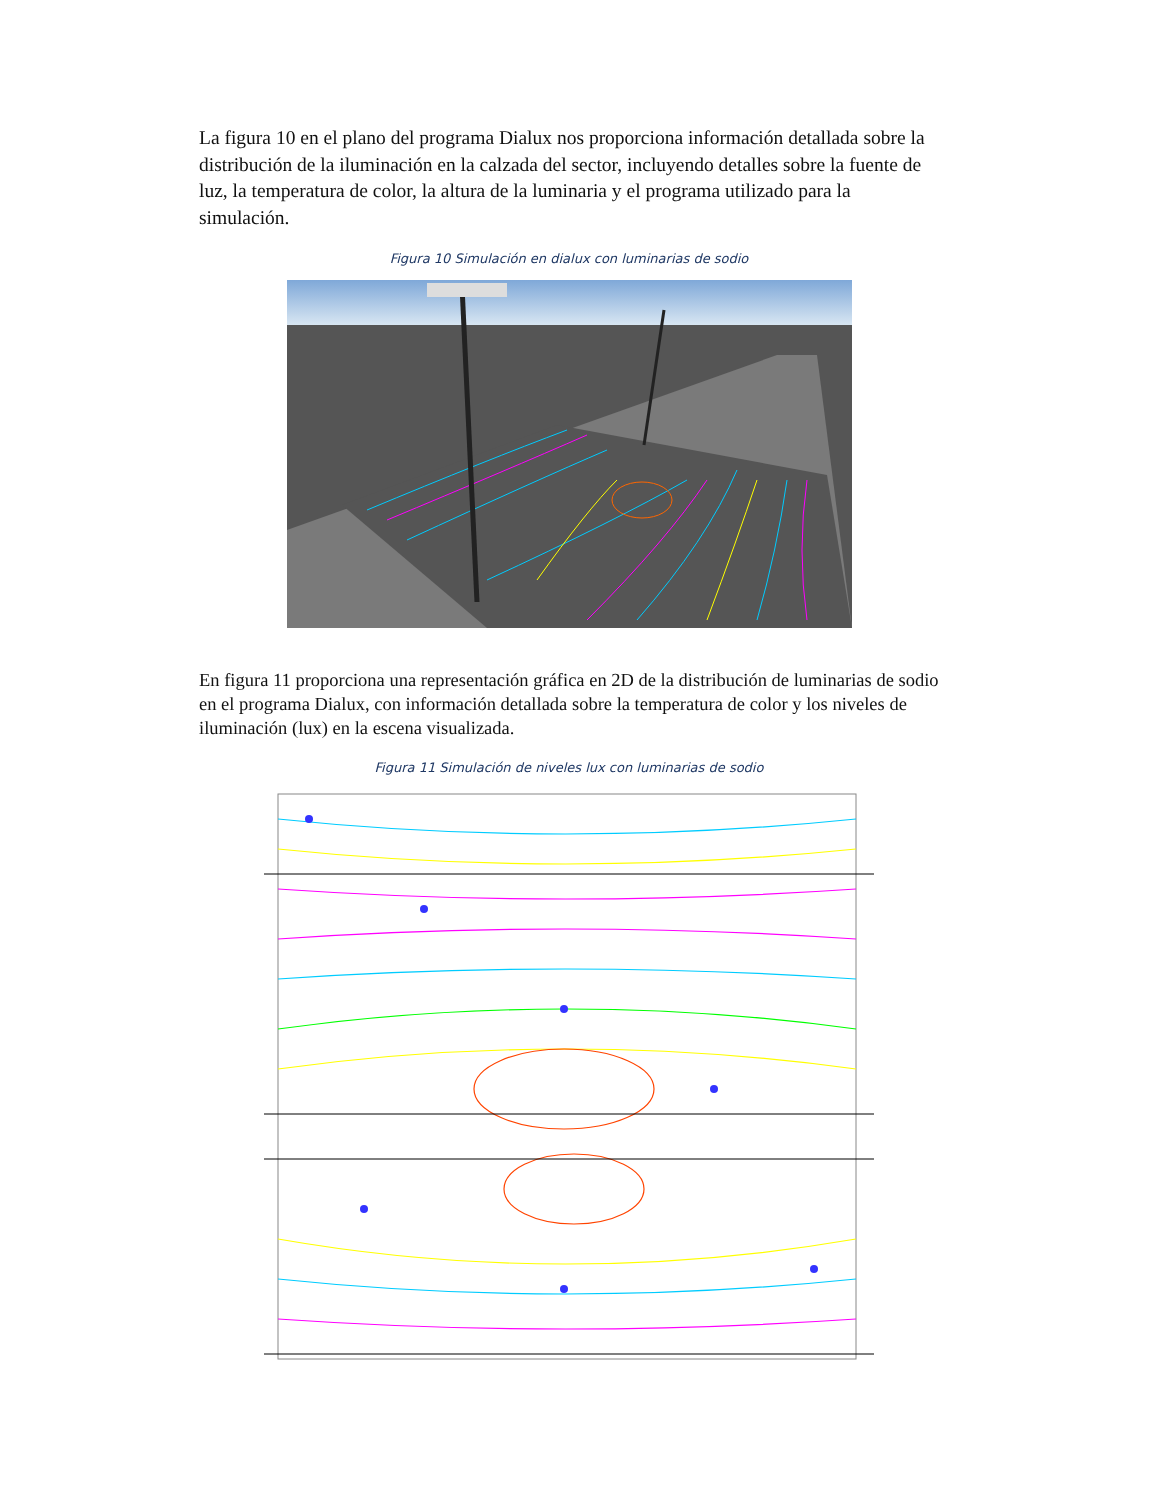La figura 10 en el plano del programa Dialux nos proporciona información detallada sobre la distribución de la iluminación en la calzada del sector, incluyendo detalles sobre la fuente de luz, la temperatura de color, la altura de la luminaria y el programa utilizado para la simulación.
Figura 10 Simulación en dialux con luminarias de sodio
En figura 11 proporciona una representación gráfica en 2D de la distribución de luminarias de sodio en el programa Dialux, con información detallada sobre la temperatura de color y los niveles de iluminación (lux) en la escena visualizada.
Figura 11 Simulación de niveles lux con luminarias de sodio